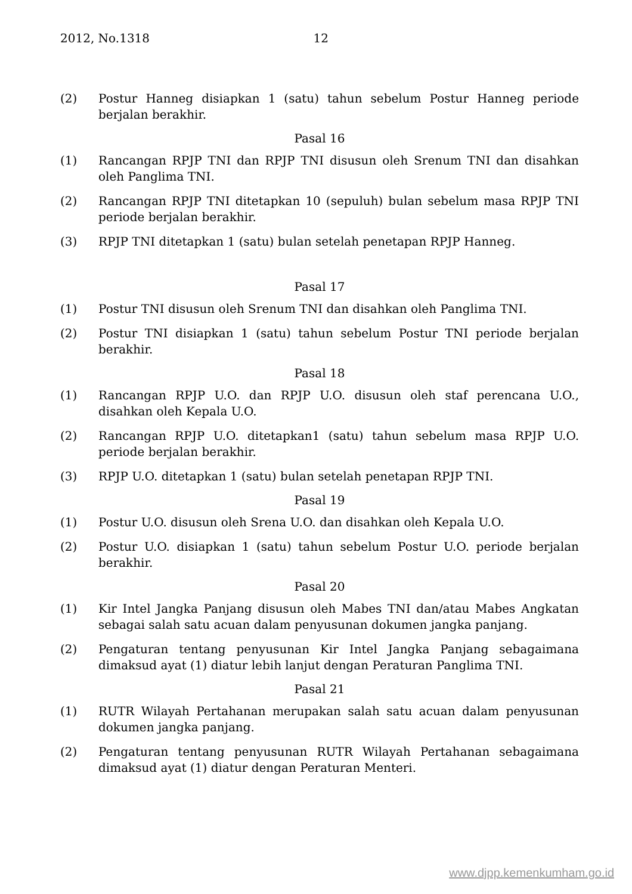2012, No.1318 12
(2) Postur Hanneg disiapkan 1 (satu) tahun sebelum Postur Hanneg periode berjalan berakhir.
Pasal 16
(1) Rancangan RPJP TNI dan RPJP TNI disusun oleh Srenum TNI dan disahkan oleh Panglima TNI.
(2) Rancangan RPJP TNI ditetapkan 10 (sepuluh) bulan sebelum masa RPJP TNI periode berjalan berakhir.
(3) RPJP TNI ditetapkan 1 (satu) bulan setelah penetapan RPJP Hanneg.
Pasal 17
(1) Postur TNI disusun oleh Srenum TNI dan disahkan oleh Panglima TNI.
(2) Postur TNI disiapkan 1 (satu) tahun sebelum Postur TNI periode berjalan berakhir.
Pasal 18
(1) Rancangan RPJP U.O. dan RPJP U.O. disusun oleh staf perencana U.O., disahkan oleh Kepala U.O.
(2) Rancangan RPJP U.O. ditetapkan1 (satu) tahun sebelum masa RPJP U.O. periode berjalan berakhir.
(3) RPJP U.O. ditetapkan 1 (satu) bulan setelah penetapan RPJP TNI.
Pasal 19
(1) Postur U.O. disusun oleh Srena U.O. dan disahkan oleh Kepala U.O.
(2) Postur U.O. disiapkan 1 (satu) tahun sebelum Postur U.O. periode berjalan berakhir.
Pasal 20
(1) Kir Intel Jangka Panjang disusun oleh Mabes TNI dan/atau Mabes Angkatan sebagai salah satu acuan dalam penyusunan dokumen jangka panjang.
(2) Pengaturan tentang penyusunan Kir Intel Jangka Panjang sebagaimana dimaksud ayat (1) diatur lebih lanjut dengan Peraturan Panglima TNI.
Pasal 21
(1) RUTR Wilayah Pertahanan merupakan salah satu acuan dalam penyusunan dokumen jangka panjang.
(2) Pengaturan tentang penyusunan RUTR Wilayah Pertahanan sebagaimana dimaksud ayat (1) diatur dengan Peraturan Menteri.
www.djpp.kemenkumham.go.id